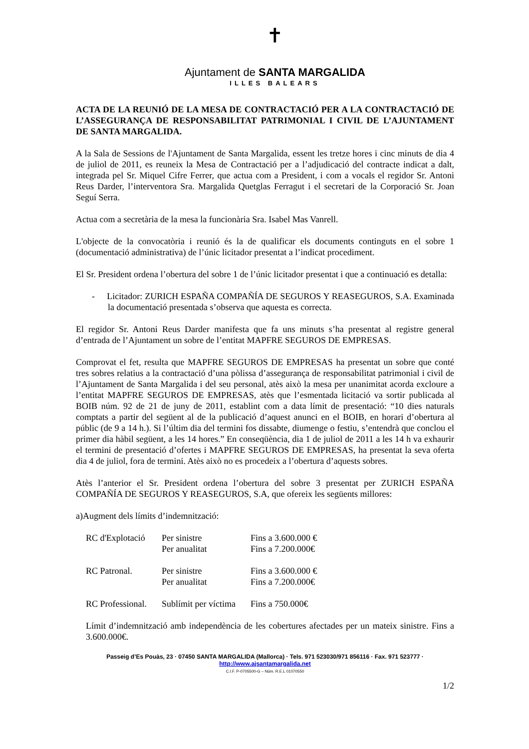✝
Ajuntament de SANTA MARGALIDA
ILLES BALEARS
ACTA DE LA REUNIÓ DE LA MESA DE CONTRACTACIÓ PER A LA CONTRACTACIÓ DE L’ASSEGURANÇA DE RESPONSABILITAT PATRIMONIAL I CIVIL DE L’AJUNTAMENT DE SANTA MARGALIDA.
A la Sala de Sessions de l'Ajuntament de Santa Margalida, essent les tretze hores i cinc minuts de dia 4 de juliol de 2011, es reuneix la Mesa de Contractació per a l’adjudicació del contracte indicat a dalt, integrada pel Sr. Miquel Cifre Ferrer, que actua com a President, i com a vocals el regidor Sr. Antoni Reus Darder, l’interventora Sra. Margalida Quetglas Ferragut i el secretari de la Corporació Sr. Joan Seguí Serra.
Actua com a secretària de la mesa la funcionària Sra. Isabel Mas Vanrell.
L'objecte de la convocatòria i reunió és la de qualificar els documents continguts en el sobre 1 (documentació administrativa) de l’únic licitador presentat a l’indicat procediment.
El Sr. President ordena l’obertura del sobre 1 de l’únic licitador presentat i que a continuació es detalla:
- Licitador: ZURICH ESPAÑA COMPAÑÍA DE SEGUROS Y REASEGUROS, S.A. Examinada la documentació presentada s’observa que aquesta es correcta.
El regidor Sr. Antoni Reus Darder manifesta que fa uns minuts s’ha presentat al registre general d’entrada de l’Ajuntament un sobre de l’entitat MAPFRE SEGUROS DE EMPRESAS.
Comprovat el fet, resulta que MAPFRE SEGUROS DE EMPRESAS ha presentat un sobre que conté tres sobres relatius a la contractació d’una pòlissa d’assegurança de responsabilitat patrimonial i civil de l’Ajuntament de Santa Margalida i del seu personal, atès això la mesa per unanimitat acorda excloure a l’entitat MAPFRE SEGUROS DE EMPRESAS, atès que l’esmentada licitació va sortir publicada al BOIB núm. 92 de 21 de juny de 2011, establint com a data límit de presentació: “10 dies naturals comptats a partir del següent al de la publicació d’aquest anunci en el BOIB, en horari d’obertura al públic (de 9 a 14 h.). Si l’últim dia del termini fos dissabte, diumenge o festiu, s’entendrà que conclou el primer dia hàbil següent, a les 14 hores.” En conseqüència, dia 1 de juliol de 2011 a les 14 h va exhaurir el termini de presentació d’ofertes i MAPFRE SEGUROS DE EMPRESAS, ha presentat la seva oferta dia 4 de juliol, fora de termini. Atès això no es procedeix a l’obertura d’aquests sobres.
Atès l’anterior el Sr. President ordena l’obertura del sobre 3 presentat per ZURICH ESPAÑA COMPAÑÍA DE SEGUROS Y REASEGUROS, S.A, que ofereix les següents millores:
a)Augment dels límits d’indemnització:
| RC d'Explotació | Per sinistre | Fins a 3.600.000 € |
| | Per anualitat | Fins a 7.200.000€ |
| RC Patronal. | Per sinistre | Fins a 3.600.000 € |
| | Per anualitat | Fins a 7.200.000€ |
| RC Professional. | Sublímit per víctima | Fins a 750.000€ |
Límit d’indemnització amb independència de les cobertures afectades per un mateix sinistre. Fins a 3.600.000€.
Passeig d’Es Pouàs, 23 · 07450 SANTA MARGALIDA (Mallorca) · Tels. 971 523030/971 856116 · Fax. 971 523777 · http://www.ajsantamargalida.net
C.I.F. P-0705500-G – Núm. R.E.L 01070550
1/2